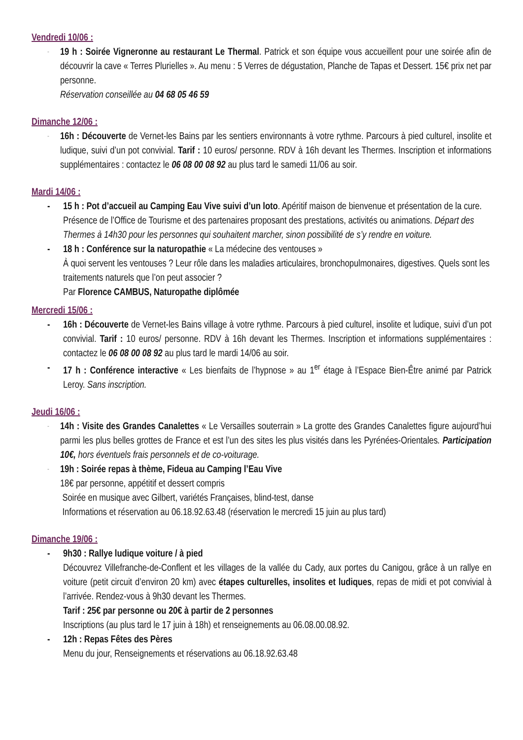Vendredi 10/06 :
-
19 h : Soirée Vigneronne au restaurant Le Thermal. Patrick et son équipe vous accueillent pour une soirée afin de découvrir la cave « Terres Plurielles ». Au menu : 5 Verres de dégustation, Planche de Tapas et Dessert. 15€ prix net par personne.
Réservation conseillée au 04 68 05 46 59
Dimanche 12/06 :
-
16h : Découverte de Vernet-les Bains par les sentiers environnants à votre rythme. Parcours à pied culturel, insolite et ludique, suivi d’un pot convivial. Tarif : 10 euros/ personne. RDV à 16h devant les Thermes. Inscription et informations supplémentaires : contactez le 06 08 00 08 92 au plus tard le samedi 11/06 au soir.
Mardi 14/06 :
- 15 h : Pot d’accueil au Camping Eau Vive suivi d’un loto. Apéritif maison de bienvenue et présentation de la cure. Présence de l’Office de Tourisme et des partenaires proposant des prestations, activités ou animations. Départ des Thermes à 14h30 pour les personnes qui souhaitent marcher, sinon possibilité de s’y rendre en voiture.
- 18 h : Conférence sur la naturopathie « La médecine des ventouses »
À quoi servent les ventouses ? Leur rôle dans les maladies articulaires, bronchopulmonaires, digestives. Quels sont les traitements naturels que l’on peut associer ?
Par Florence CAMBUS, Naturopathe diplômée
Mercredi 15/06 :
- 16h : Découverte de Vernet-les Bains village à votre rythme. Parcours à pied culturel, insolite et ludique, suivi d’un pot convivial. Tarif : 10 euros/ personne. RDV à 16h devant les Thermes. Inscription et informations supplémentaires : contactez le 06 08 00 08 92 au plus tard le mardi 14/06 au soir.
- 17 h : Conférence interactive « Les bienfaits de l’hypnose » au 1<sup>er</sup> étage à l’Espace Bien-Être animé par Patrick Leroy. Sans inscription.
Jeudi 16/06 :
-
14h : Visite des Grandes Canalettes « Le Versailles souterrain » La grotte des Grandes Canalettes figure aujourd’hui parmi les plus belles grottes de France et est l’un des sites les plus visités dans les Pyrénées-Orientales. Participation 10€, hors éventuels frais personnels et de co-voiturage.
-
19h : Soirée repas à thème, Fideua au Camping l’Eau Vive
18€ par personne, appétitif et dessert compris
Soirée en musique avec Gilbert, variétés Françaises, blind-test, danse
Informations et réservation au 06.18.92.63.48 (réservation le mercredi 15 juin au plus tard)
Dimanche 19/06 :
- 9h30 : Rallye ludique voiture / à pied
Découvrez Villefranche-de-Conflent et les villages de la vallée du Cady, aux portes du Canigou, grâce à un rallye en voiture (petit circuit d’environ 20 km) avec étapes culturelles, insolites et ludiques, repas de midi et pot convivial à l’arrivée. Rendez-vous à 9h30 devant les Thermes.
Tarif : 25€ par personne ou 20€ à partir de 2 personnes
Inscriptions (au plus tard le 17 juin à 18h) et renseignements au 06.08.00.08.92.
- 12h : Repas Fêtes des Pères
Menu du jour, Renseignements et réservations au 06.18.92.63.48